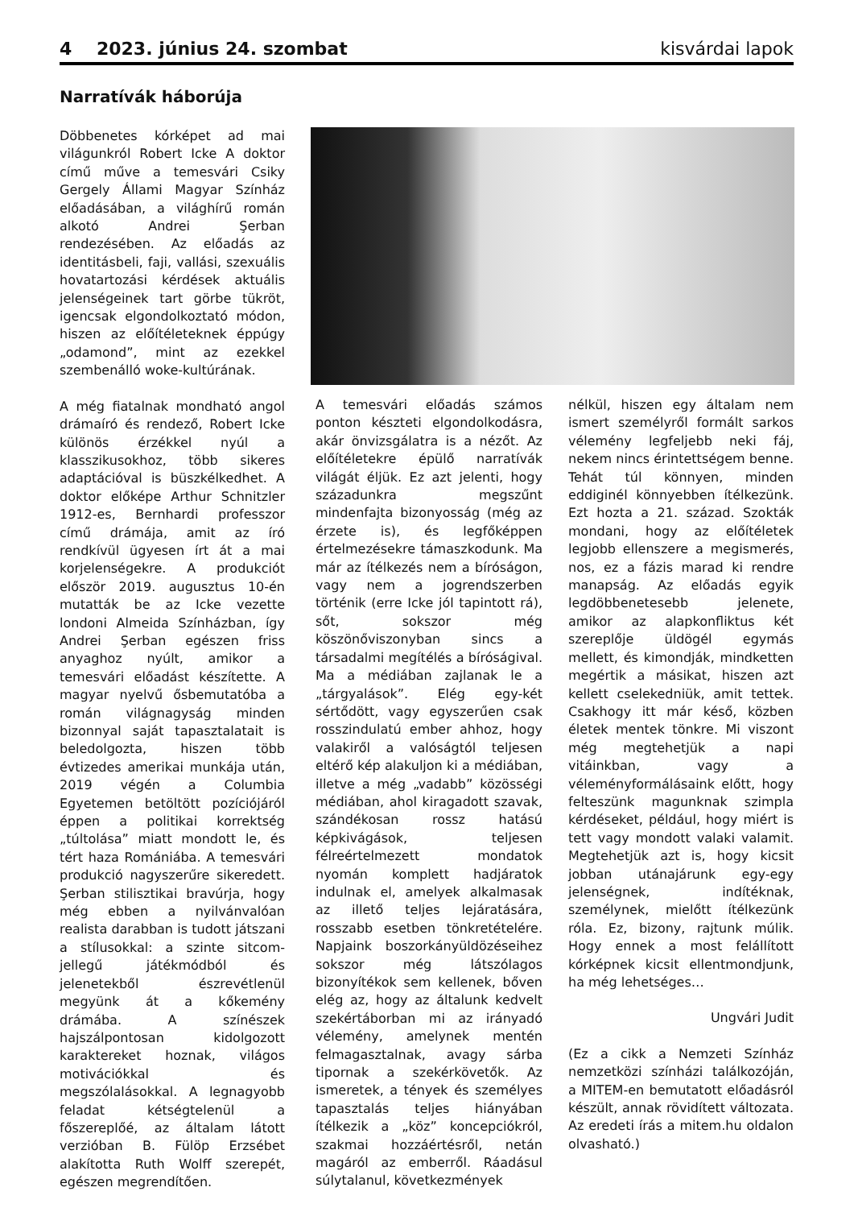4 2023. június 24. szombat kisvárdai lapok
Narratívák háborúja
Döbbenetes kórképet ad mai világunkról Robert Icke A doktor című műve a temesvári Csiky Gergely Állami Magyar Színház előadásában, a világhírű román alkotó Andrei Şerban rendezésében. Az előadás az identitásbeli, faji, vallási, szexuális hovatartozási kérdések aktuális jelenségeinek tart görbe tükröt, igencsak elgondolkoztató módon, hiszen az előítéleteknek éppúgy „odamond”, mint az ezekkel szembenálló woke-kultúrának.
A még fiatalnak mondható angol drámaíró és rendező, Robert Icke különös érzékkel nyúl a klasszikusokhoz, több sikeres adaptációval is büszkélkedhet. A doktor előképe Arthur Schnitzler 1912-es, Bernhardi professzor című drámája, amit az író rendkívül ügyesen írt át a mai korjelenségekre. A produkciót először 2019. augusztus 10-én mutatták be az Icke vezette londoni Almeida Színházban, így Andrei Şerban egészen friss anyaghoz nyúlt, amikor a temesvári előadást készítette. A magyar nyelvű ősbemutatóba a román világnagyság minden bizonnyal saját tapasztalatait is beledolgozta, hiszen több évtizedes amerikai munkája után, 2019 végén a Columbia Egyetemen betöltött pozíciójáról éppen a politikai korrektség „túltolása” miatt mondott le, és tért haza Romániába. A temesvári produkció nagyszerűre sikeredett. Şerban stilisztikai bravúrja, hogy még ebben a nyilvánvalóan realista darabban is tudott játszani a stílusokkal: a szinte sitcom-jellegű játékmódból és jelenetekből észrevétlenül megyünk át a kőkemény drámába. A színészek hajszálpontosan kidolgozott karaktereket hoznak, világos motivációkkal és megszólalásokkal. A legnagyobb feladat kétségtelenül a főszereplőé, az általam látott verzióban B. Fülöp Erzsébet alakította Ruth Wolff szerepét, egészen megrendítően.
A temesvári előadás számos ponton készteti elgondolkodásra, akár önvizsgálatra is a nézőt. Az előítéletekre épülő narratívák világát éljük. Ez azt jelenti, hogy századunkra megszűnt mindenfajta bizonyosság (még az érzete is), és legfőképpen értelmezésekre támaszkodunk. Ma már az ítélkezés nem a bíróságon, vagy nem a jogrendszerben történik (erre Icke jól tapintott rá), sőt, sokszor még köszönőviszonyban sincs a társadalmi megítélés a bíróságival. Ma a médiában zajlanak le a „tárgyalások”. Elég egy-két sértődött, vagy egyszerűen csak rosszindulatú ember ahhoz, hogy valakiről a valóságtól teljesen eltérő kép alakuljon ki a médiában, illetve a még „vadabb” közösségi médiában, ahol kiragadott szavak, szándékosan rossz hatású képkivágások, teljesen félreértelmezett mondatok nyomán komplett hadjáratok indulnak el, amelyek alkalmasak az illető teljes lejáratására, rosszabb esetben tönkretételére. Napjaink boszorkányüldözéseihez sokszor még látszólagos bizonyítékok sem kellenek, bőven elég az, hogy az általunk kedvelt szekértáborban mi az irányadó vélemény, amelynek mentén felmagasztalnak, avagy sárba tipornak a szekérkövetők. Az ismeretek, a tények és személyes tapasztalás teljes hiányában ítélkezik a „köz” koncepciókról, szakmai hozzáértésről, netán magáról az emberről. Ráadásul súlytalanul, következmények
nélkül, hiszen egy általam nem ismert személyről formált sarkos vélemény legfeljebb neki fáj, nekem nincs érintettségem benne. Tehát túl könnyen, minden eddiginél könnyebben ítélkezünk. Ezt hozta a 21. század. Szokták mondani, hogy az előítéletek legjobb ellenszere a megismerés, nos, ez a fázis marad ki rendre manapság. Az előadás egyik legdöbbenetesebb jelenete, amikor az alapkonfliktus két szereplője üldögél egymás mellett, és kimondják, mindketten megértik a másikat, hiszen azt kellett cselekedniük, amit tettek. Csakhogy itt már késő, közben életek mentek tönkre. Mi viszont még megtehetjük a napi vitáinkban, vagy a véleményformálásaink előtt, hogy felteszünk magunknak szimpla kérdéseket, például, hogy miért is tett vagy mondott valaki valamit. Megtehetjük azt is, hogy kicsit jobban utánajárunk egy-egy jelenségnek, indítéknak, személynek, mielőtt ítélkezünk róla. Ez, bizony, rajtunk múlik. Hogy ennek a most felállított kórképnek kicsit ellentmondjunk, ha még lehetséges…
Ungvári Judit
(Ez a cikk a Nemzeti Színház nemzetközi színházi találkozóján, a MITEM-en bemutatott előadásról készült, annak rövidített változata. Az eredeti írás a mitem.hu oldalon olvasható.)